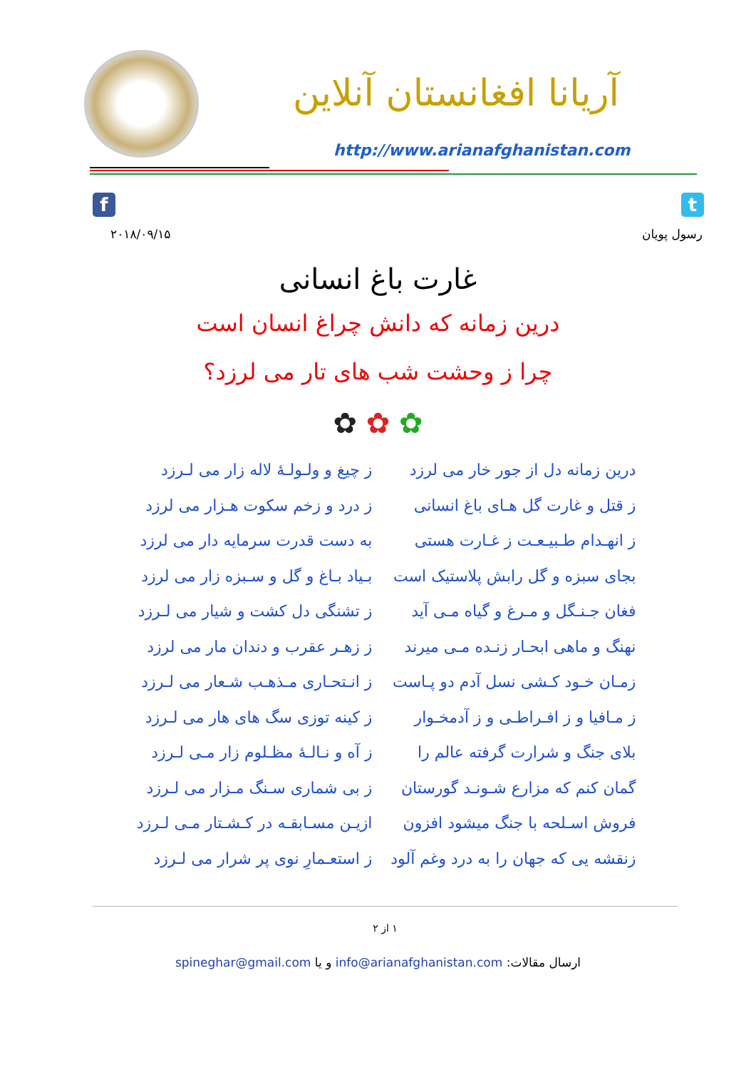آریانا افغانستان آنلاین
http://www.arianafghanistan.com
f t
۲۰۱۸/۰۹/۱۵ رسول پویان
غارت باغ انسانی
درین زمانه که دانش چراغ انسان است
چرا ز وحشت شب های تار می لرزد؟
✿ ✿ ✿
درین زمانه دل از جور خار می لرزد
ز چیغ و ولـولـهٔ لاله زار می لـرزد
ز قتل و غارت گل هـای باغ انسانی
ز درد و زخم سکوت هـزار می لرزد
ز انهـدام طـبیـعـت ز غـارت هستی
به دست قدرت سرمایه دار می لرزد
بجای سبزه و گل رابش پلاستیک است
بـیاد بـاغ و گل و سـبزه زار می لرزد
فغان جـنـگل و مـرغ و گیاه مـی آید
ز تشنگی دل کشت و شیار می لـرزد
نهنگ و ماهی ابحـار زنـده مـی میرند
ز زهـر عقرب و دندان مار می لرزد
زمـان خـود کـشی نسل آدم دو پـاست
ز انـتحـاری مـذهـب شـعار می لـرزد
ز مـافیا و ز افـراطـی و ز آدمخـوار
ز کینه توزی سگ های هار می لـرزد
بلای جنگ و شرارت گرفته عالم را ز آه و نـالـهٔ مظـلوم زار مـی لـرزد
گمان کنم که مزارع شـونـد گورستان
ز بی شماری سـنگ مـزار می لـرزد
فروش اسـلحه با جنگ میشود افزون ازیـن مسـابقـه در کـشـتار مـی لـرزد
زنقشه یی که جهان را به درد وغم آلود
ز استعـمارِ نوی پر شرار می لـرزد
۱ از ۲
ارسال مقالات: info@arianafghanistan.com و یا spineghar@gmail.com